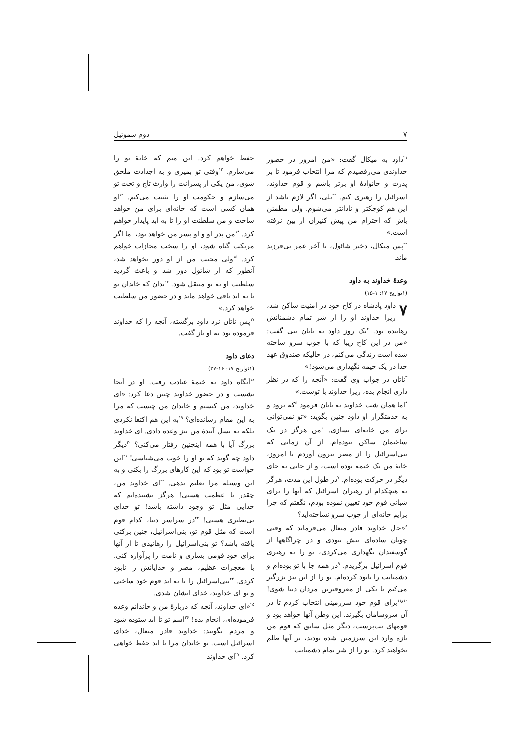۷ دوم سموئیل
<sup>۲۱</sup> داود به میکال گفت: «من امروز در حضور خداوندی می‌رقصیدم که مرا انتخاب فرمود تا بر پدرت و خانوادهٔ او برتر باشم و قوم خداوند، اسرائیل را رهبری کنم. <sup>۲۲</sup>بلی، اگر لازم باشد از این هم کوچکتر و نادانتر می‌شوم. ولی مطمئن باش که احترام من پیش کنیزان از بین نرفته است.»
<sup>۲۳</sup> پس میکال، دختر شائول، تا آخر عمر بی‌فرزند ماند.
وعدهٔ خداوند به داود
(۱تواریخ ۱۷: ۱-۱۵)
۷ داود پادشاه در کاخ خود در امنیت ساکن شد، زیرا خداوند او را از شر تمام دشمنانش رهانیده بود. <sup>۲</sup>یک روز داود به ناتان نبی گفت: «من در این کاخ زیبا که با چوب سرو ساخته شده است زندگی می‌کنم، در حالیکه صندوق عهد خدا در یک خیمه نگهداری می‌شود!»
<sup>۳</sup> ناتان در جواب وی گفت: «آنچه را که در نظر داری انجام بده، زیرا خداوند با توست.»
<sup>۴</sup> اما همان شب خداوند به ناتان فرمود <sup>۵</sup>که برود و به خدمتگزار او داود چنین بگوید: «تو نمی‌توانی برای من خانه‌ای بسازی. <sup>۶</sup>من هرگز در یک ساختمان ساکن نبوده‌ام. از آن زمانی که بنی‌اسرائیل را از مصر بیرون آوردم تا امروز، خانهٔ من یک خیمه بوده است، و از جایی به جای دیگر در حرکت بوده‌ام. <sup>۷</sup>در طول این مدت، هرگز به هیچکدام از رهبران اسرائیل که آنها را برای شبانی قوم خود تعیین نموده بودم، نگفتم که چرا برایم خانه‌ای از چوب سرو نساخته‌اید؟
<sup>۸</sup> «حال خداوند قادر متعال می‌فرماید که وقتی چوپان ساده‌ای بیش نبودی و در چراگاهها از گوسفندان نگهداری می‌کردی، تو را به رهبری قوم اسرائیل برگزیدم. <sup>۹</sup>در همه جا با تو بوده‌ام و دشمنانت را نابود کرده‌ام. تو را از این نیز بزرگتر می‌کنم تا یکی از معروفترین مردان دنیا شوی! <sup>۱۰و۱۱</sup>برای قوم خود سرزمینی انتخاب کردم تا در آن سروسامان بگیرند. این وطن آنها خواهد بود و قومهای بت‌پرست، دیگر مثل سابق که قوم من تازه وارد این سرزمین شده بودند، بر آنها ظلم نخواهند کرد. تو را از شر تمام دشمنانت
حفظ خواهم کرد. این منم که خانهٔ تو را می‌سازم. <sup>۱۲</sup>وقتی تو بمیری و به اجدادت ملحق شوی، من یکی از پسرانت را وارث تاج و تخت تو می‌سازم و حکومت او را تثبیت می‌کنم. <sup>۱۳</sup>او همان کسی است که خانه‌ای برای من خواهد ساخت و من سلطنت او را تا به ابد پایدار خواهم کرد. <sup>۱۴</sup>من پدر او و او پسر من خواهد بود، اما اگر مرتکب گناه شود، او را سخت مجازات خواهم کرد. <sup>۱۵</sup>ولی محبت من از او دور نخواهد شد، آنطور که از شائول دور شد و باعث گردید سلطنت او به تو منتقل شود. <sup>۱۶</sup>بدان که خاندان تو تا به ابد باقی خواهد ماند و در حضور من سلطنت خواهد کرد.»
<sup>۱۷</sup> پس ناتان نزد داود برگشته، آنچه را که خداوند فرموده بود به او باز گفت.
دعای داود
(۱تواریخ ۱۷: ۱۶-۲۷)
<sup>۱۸</sup> آنگاه داود به خیمهٔ عبادت رفت. او در آنجا نشست و در حضور خداوند چنین دعا کرد: «ای خداوند، من کیستم و خاندان من چیست که مرا به این مقام رسانده‌ای؟ <sup>۱۹</sup>به این هم اکتفا نکردی بلکه به نسل آیندهٔ من نیز وعده دادی. ای خداوند بزرگ آیا با همه اینچنین رفتار می‌کنی؟ <sup>۲۰</sup>دیگر داود چه گوید که تو او را خوب می‌شناسی! <sup>۲۱</sup>این خواست تو بود که این کارهای بزرگ را بکنی و به این وسیله مرا تعلیم بدهی. <sup>۲۲</sup>ای خداوند من، چقدر با عظمت هستی! هرگز نشنیده‌ایم که خدایی مثل تو وجود داشته باشد! تو خدای بی‌نظیری هستی! <sup>۲۳</sup>در سراسر دنیا، کدام قوم است که مثل قوم تو، بنی‌اسرائیل، چنین برکتی یافته باشد؟ تو بنی‌اسرائیل را رهانیدی تا از آنها برای خود قومی بسازی و نامت را پرآوازه کنی. با معجزات عظیم، مصر و خدایانش را نابود کردی. <sup>۲۴</sup>بنی‌اسرائیل را تا به ابد قوم خود ساختی و تو ای خداوند، خدای ایشان شدی.
<sup>۲۵</sup> «ای خداوند، آنچه که دربارهٔ من و خاندانم وعده فرموده‌ای، انجام بده! <sup>۲۶</sup>اسم تو تا ابد ستوده شود و مردم بگویند: خداوند قادر متعال، خدای اسرائیل است. تو خاندان مرا تا ابد حفظ خواهی کرد. <sup>۲۷</sup>ای خداوند